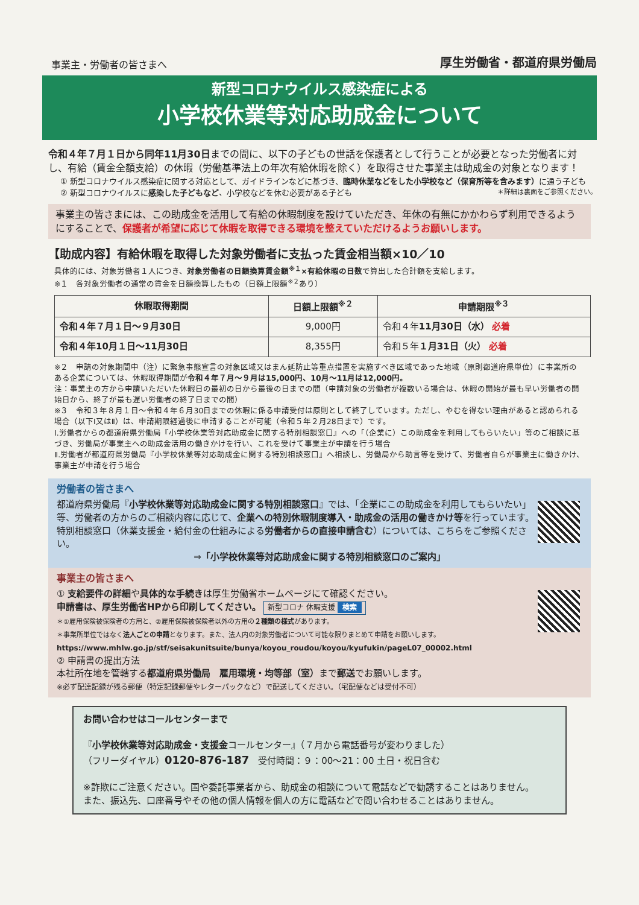事業主・労働者の皆さまへ
厚生労働省・都道府県労働局
新型コロナウイルス感染症による
小学校休業等対応助成金について
令和４年７月１日から同年11月30日までの間に、以下の子どもの世話を保護者として行うことが必要となった労働者に対し、有給（賃金全額支給）の休暇（労働基準法上の年次有給休暇を除く）を取得させた事業主は助成金の対象となります！
① 新型コロナウイルス感染症に関する対応として、ガイドラインなどに基づき、臨時休業などをした小学校など（保育所等を含みます）に通う子ども
② 新型コロナウイルスに感染した子どもなど、小学校などを休む必要がある子ども ＊詳細は裏面をご参照ください。
事業主の皆さまには、この助成金を活用して有給の休暇制度を設けていただき、年休の有無にかかわらず利用できるようにすることで、保護者が希望に応じて休暇を取得できる環境を整えていただけるようお願いします。
【助成内容】有給休暇を取得した対象労働者に支払った賃金相当額×10／10
具体的には、対象労働者１人につき、対象労働者の日額換算賃金額<sup>※１</sup>×有給休暇の日数で算出した合計額を支給します。
※１　各対象労働者の通常の賃金を日額換算したもの（日額上限額<sup>※２</sup>あり）
| 休暇取得期間 | 日額上限額<sup>※２</sup> | 申請期限<sup>※３</sup> |
| --- | --- | --- |
| 令和４年７月１日～９月30日 | 9,000円 | 令和４年 11月30日（水） 必着 |
| 令和４年10月１日～11月30日 | 8,355円 | 令和５年 １月31日（火） 必着 |
※２　申請の対象期間中（注）に緊急事態宣言の対象区域又はまん延防止等重点措置を実施すべき区域であった地域（原則都道府県単位）に事業所のある企業については、休暇取得期間が令和４年７月～９月は15,000円、10月～11月は12,000円。
注：事業主の方から申請いただいた休暇日の最初の日から最後の日までの間（申請対象の労働者が複数いる場合は、休暇の開始が最も早い労働者の開始日から、終了が最も遅い労働者の終了日までの間）
※３　令和３年８月１日～令和４年６月30日までの休暇に係る申請受付は原則として終了しています。ただし、やむを得ない理由があると認められる場合（以下Ⅰ又はⅡ）は、申請期限経過後に申請することが可能（令和５年２月28日まで）です。
Ⅰ.労働者からの都道府県労働局『小学校休業等対応助成金に関する特別相談窓口』への「（企業に）この助成金を利用してもらいたい」等のご相談に基づき、労働局が事業主への助成金活用の働きかけを行い、これを受けて事業主が申請を行う場合
Ⅱ.労働者が都道府県労働局『小学校休業等対応助成金に関する特別相談窓口』へ相談し、労働局から助言等を受けて、労働者自らが事業主に働きかけ、事業主が申請を行う場合
労働者の皆さまへ
都道府県労働局『小学校休業等対応助成金に関する特別相談窓口』では、「企業にこの助成金を利用してもらいたい」等、労働者の方からのご相談内容に応じて、企業への特別休暇制度導入・助成金の活用の働きかけ等を行っています。特別相談窓口（休業支援金・給付金の仕組みによる労働者からの直接申請含む）については、こちらをご参照ください。
⇒「小学校休業等対応助成金に関する特別相談窓口のご案内」
事業主の皆さまへ
① 支給要件の詳細や具体的な手続きは厚生労働省ホームページにて確認ください。
申請書は、厚生労働省HPから印刷してください。 新型コロナ 休暇支援 検索
＊①雇用保険被保険者の方用と、②雇用保険被保険者以外の方用の２種類の様式があります。
＊事業所単位ではなく法人ごとの申請となります。また、法人内の対象労働者について可能な限りまとめて申請をお願いします。
https://www.mhlw.go.jp/stf/seisakunitsuite/bunya/koyou_roudou/koyou/kyufukin/pageL07_00002.html
② 申請書の提出方法
本社所在地を管轄する都道府県労働局　雇用環境・均等部（室）まで郵送でお願いします。
※必ず配達記録が残る郵便（特定記録郵便やレターパックなど）で配送してください。（宅配便などは受付不可）
お問い合わせはコールセンターまで
『小学校休業等対応助成金・支援金コールセンター』（７月から電話番号が変わりました）
（フリーダイヤル）0120-876-187　受付時間：９：00～21：00 土日・祝日含む
※詐欺にご注意ください。国や委託事業者から、助成金の相談について電話などで勧誘することはありません。
また、振込先、口座番号やその他の個人情報を個人の方に電話などで問い合わせることはありません。